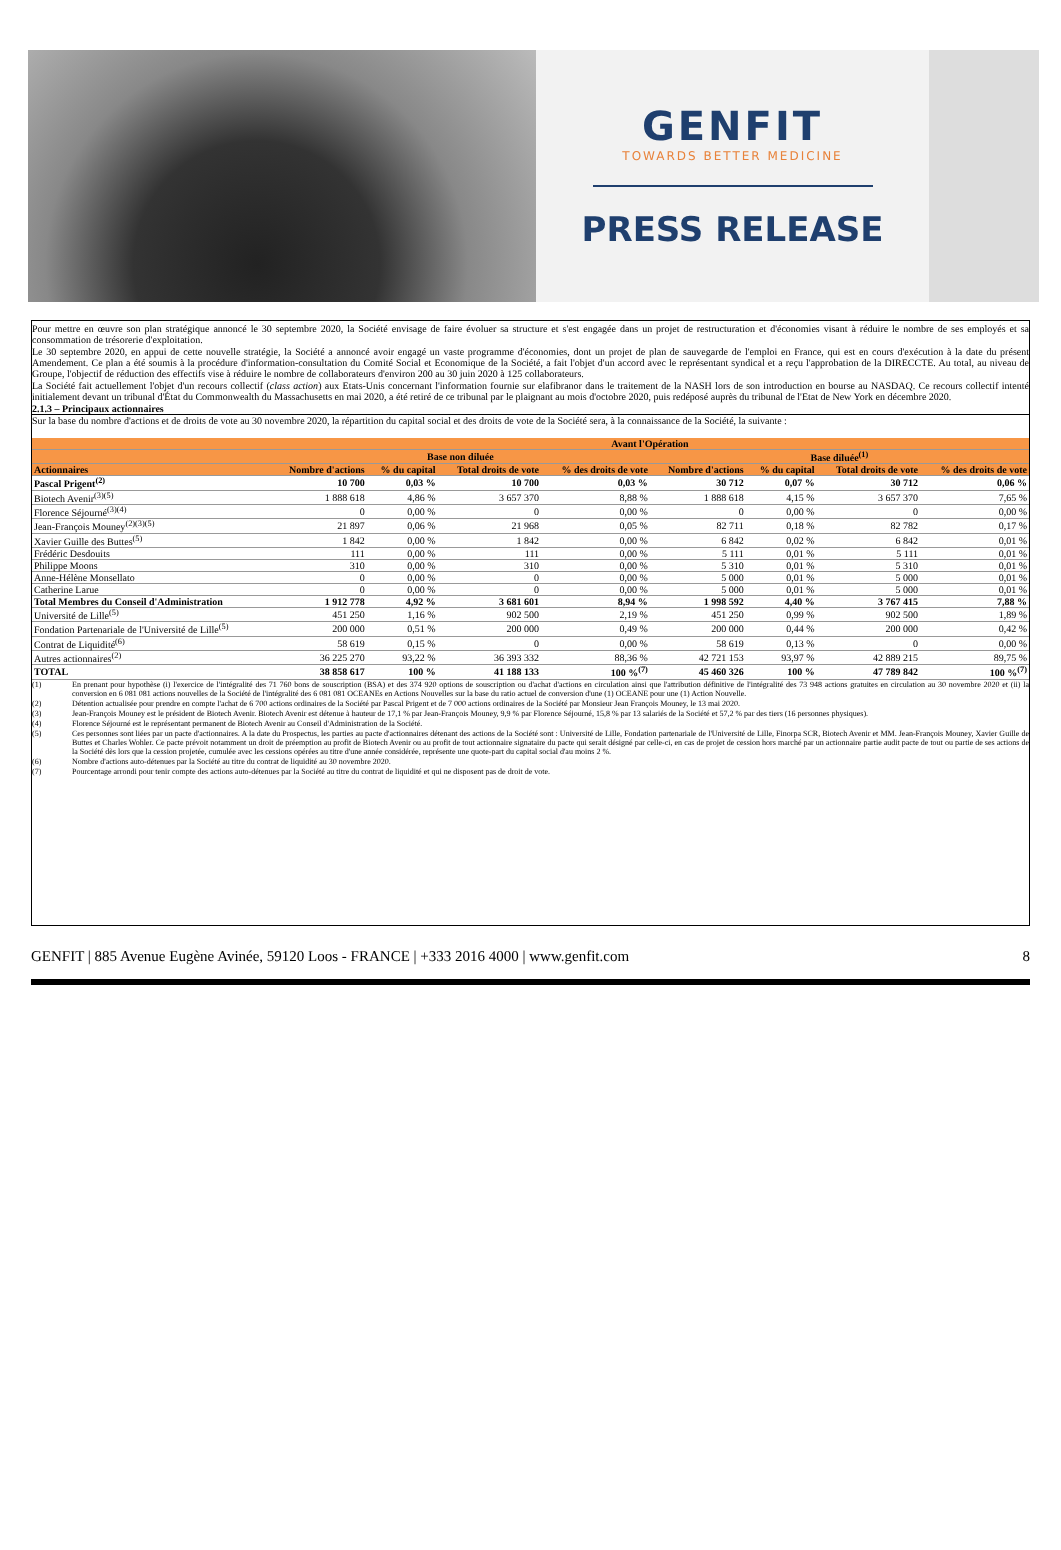GENFIT
TOWARDS BETTER MEDICINE
PRESS RELEASE
Pour mettre en œuvre son plan stratégique annoncé le 30 septembre 2020, la Société envisage de faire évoluer sa structure et s'est engagée dans un projet de restructuration et d'économies visant à réduire le nombre de ses employés et sa consommation de trésorerie d'exploitation.
Le 30 septembre 2020, en appui de cette nouvelle stratégie, la Société a annoncé avoir engagé un vaste programme d'économies, dont un projet de plan de sauvegarde de l'emploi en France, qui est en cours d'exécution à la date du présent Amendement. Ce plan a été soumis à la procédure d'information-consultation du Comité Social et Economique de la Société, a fait l'objet d'un accord avec le représentant syndical et a reçu l'approbation de la DIRECCTE. Au total, au niveau de Groupe, l'objectif de réduction des effectifs vise à réduire le nombre de collaborateurs d'environ 200 au 30 juin 2020 à 125 collaborateurs.
La Société fait actuellement l'objet d'un recours collectif (class action) aux Etats-Unis concernant l'information fournie sur elafibranor dans le traitement de la NASH lors de son introduction en bourse au NASDAQ. Ce recours collectif intenté initialement devant un tribunal d'État du Commonwealth du Massachusetts en mai 2020, a été retiré de ce tribunal par le plaignant au mois d'octobre 2020, puis redéposé auprès du tribunal de l'Etat de New York en décembre 2020.
2.1.3 – Principaux actionnaires
Sur la base du nombre d'actions et de droits de vote au 30 novembre 2020, la répartition du capital social et des droits de vote de la Société sera, à la connaissance de la Société, la suivante :
| | Avant l'Opération | | | | | | | |
| --- | --- | --- | --- | --- | --- | --- | --- | --- |
| | Base non diluée | | | | Base diluée<sup>(1)</sup> | | | |
| Actionnaires | Nombre d'actions | % du capital | Total droits de vote | % des droits de vote | Nombre d'actions | % du capital | Total droits de vote | % des droits de vote |
| Pascal Prigent<sup>(2)</sup> | 10 700 | 0,03 % | 10 700 | 0,03 % | 30 712 | 0,07 % | 30 712 | 0,06 % |
| Biotech Avenir<sup>(3)(5)</sup> | 1 888 618 | 4,86 % | 3 657 370 | 8,88 % | 1 888 618 | 4,15 % | 3 657 370 | 7,65 % |
| Florence Séjourné<sup>(3)(4)</sup> | 0 | 0,00 % | 0 | 0,00 % | 0 | 0,00 % | 0 | 0,00 % |
| Jean-François Mouney<sup>(2)(3)(5)</sup> | 21 897 | 0,06 % | 21 968 | 0,05 % | 82 711 | 0,18 % | 82 782 | 0,17 % |
| Xavier Guille des Buttes<sup>(5)</sup> | 1 842 | 0,00 % | 1 842 | 0,00 % | 6 842 | 0,02 % | 6 842 | 0,01 % |
| Frédéric Desdouits | 111 | 0,00 % | 111 | 0,00 % | 5 111 | 0,01 % | 5 111 | 0,01 % |
| Philippe Moons | 310 | 0,00 % | 310 | 0,00 % | 5 310 | 0,01 % | 5 310 | 0,01 % |
| Anne-Hélène Monsellato | 0 | 0,00 % | 0 | 0,00 % | 5 000 | 0,01 % | 5 000 | 0,01 % |
| Catherine Larue | 0 | 0,00 % | 0 | 0,00 % | 5 000 | 0,01 % | 5 000 | 0,01 % |
| Total Membres du Conseil d'Administration | 1 912 778 | 4,92 % | 3 681 601 | 8,94 % | 1 998 592 | 4,40 % | 3 767 415 | 7,88 % |
| Université de Lille<sup>(5)</sup> | 451 250 | 1,16 % | 902 500 | 2,19 % | 451 250 | 0,99 % | 902 500 | 1,89 % |
| Fondation Partenariale de l'Université de Lille<sup>(5)</sup> | 200 000 | 0,51 % | 200 000 | 0,49 % | 200 000 | 0,44 % | 200 000 | 0,42 % |
| Contrat de Liquidité<sup>(6)</sup> | 58 619 | 0,15 % | 0 | 0,00 % | 58 619 | 0,13 % | 0 | 0,00 % |
| Autres actionnaires<sup>(2)</sup> | 36 225 270 | 93,22 % | 36 393 332 | 88,36 % | 42 721 153 | 93,97 % | 42 889 215 | 89,75 % |
| TOTAL | 38 858 617 | 100 % | 41 188 133 | 100 %<sup>(7)</sup> | 45 460 326 | 100 % | 47 789 842 | 100 %<sup>(7)</sup> |
(1) En prenant pour hypothèse (i) l'exercice de l'intégralité des 71 760 bons de souscription (BSA) et des 374 920 options de souscription ou d'achat d'actions en circulation ainsi que l'attribution définitive de l'intégralité des 73 948 actions gratuites en circulation au 30 novembre 2020 et (ii) la conversion en 6 081 081 actions nouvelles de la Société de l'intégralité des 6 081 081 OCEANEs en Actions Nouvelles sur la base du ratio actuel de conversion d'une (1) OCEANE pour une (1) Action Nouvelle.
(2) Détention actualisée pour prendre en compte l'achat de 6 700 actions ordinaires de la Société par Pascal Prigent et de 7 000 actions ordinaires de la Société par Monsieur Jean François Mouney, le 13 mai 2020.
(3) Jean-François Mouney est le président de Biotech Avenir. Biotech Avenir est détenue à hauteur de 17,1 % par Jean-François Mouney, 9,9 % par Florence Séjourné, 15,8 % par 13 salariés de la Société et 57,2 % par des tiers (16 personnes physiques).
(4) Florence Séjourné est le représentant permanent de Biotech Avenir au Conseil d'Administration de la Société.
(5) Ces personnes sont liées par un pacte d'actionnaires. A la date du Prospectus, les parties au pacte d'actionnaires détenant des actions de la Société sont : Université de Lille, Fondation partenariale de l'Université de Lille, Finorpa SCR, Biotech Avenir et MM. Jean-François Mouney, Xavier Guille de Buttes et Charles Wohler. Ce pacte prévoit notamment un droit de préemption au profit de Biotech Avenir ou au profit de tout actionnaire signataire du pacte qui serait désigné par celle-ci, en cas de projet de cession hors marché par un actionnaire partie audit pacte de tout ou partie de ses actions de la Société dès lors que la cession projetée, cumulée avec les cessions opérées au titre d'une année considérée, représente une quote-part du capital social d'au moins 2 %.
(6) Nombre d'actions auto-détenues par la Société au titre du contrat de liquidité au 30 novembre 2020.
(7) Pourcentage arrondi pour tenir compte des actions auto-détenues par la Société au titre du contrat de liquidité et qui ne disposent pas de droit de vote.
GENFIT | 885 Avenue Eugène Avinée, 59120 Loos - FRANCE | +333 2016 4000 | www.genfit.com 8